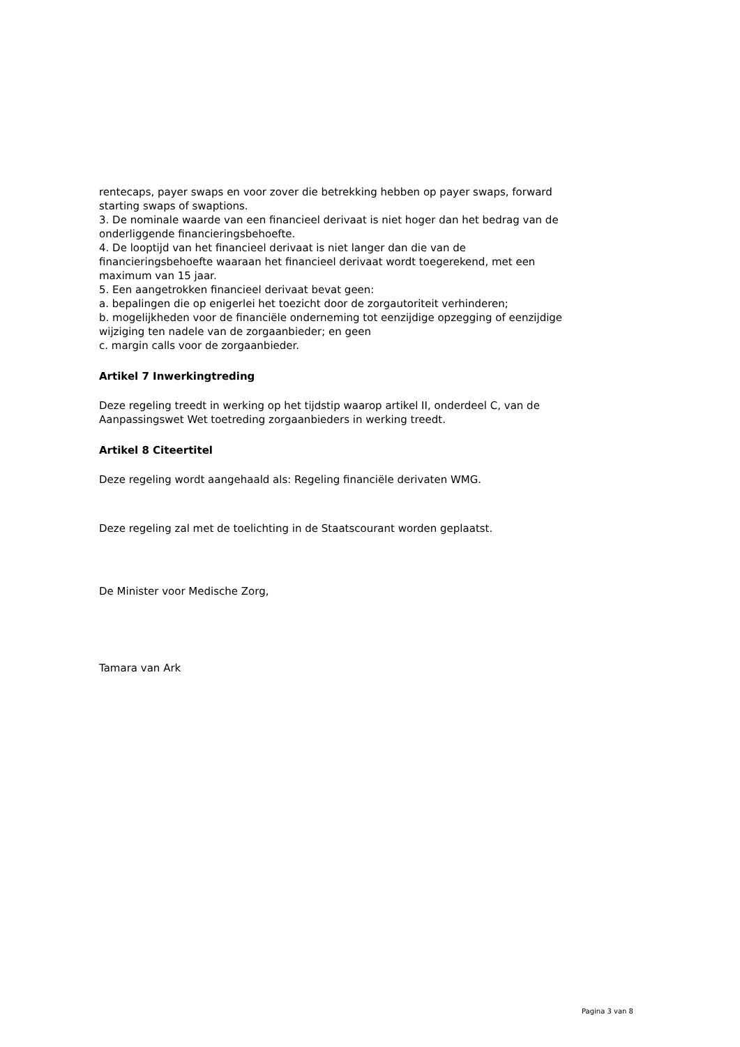rentecaps, payer swaps en voor zover die betrekking hebben op payer swaps, forward starting swaps of swaptions.
3. De nominale waarde van een financieel derivaat is niet hoger dan het bedrag van de onderliggende financieringsbehoefte.
4. De looptijd van het financieel derivaat is niet langer dan die van de financieringsbehoefte waaraan het financieel derivaat wordt toegerekend, met een maximum van 15 jaar.
5. Een aangetrokken financieel derivaat bevat geen:
a. bepalingen die op enigerlei het toezicht door de zorgautoriteit verhinderen;
b. mogelijkheden voor de financiële onderneming tot eenzijdige opzegging of eenzijdige wijziging ten nadele van de zorgaanbieder; en geen
c. margin calls voor de zorgaanbieder.
Artikel 7 Inwerkingtreding
Deze regeling treedt in werking op het tijdstip waarop artikel II, onderdeel C, van de Aanpassingswet Wet toetreding zorgaanbieders in werking treedt.
Artikel 8 Citeertitel
Deze regeling wordt aangehaald als: Regeling financiële derivaten WMG.
Deze regeling zal met de toelichting in de Staatscourant worden geplaatst.
De Minister voor Medische Zorg,
Tamara van Ark
Pagina 3 van 8